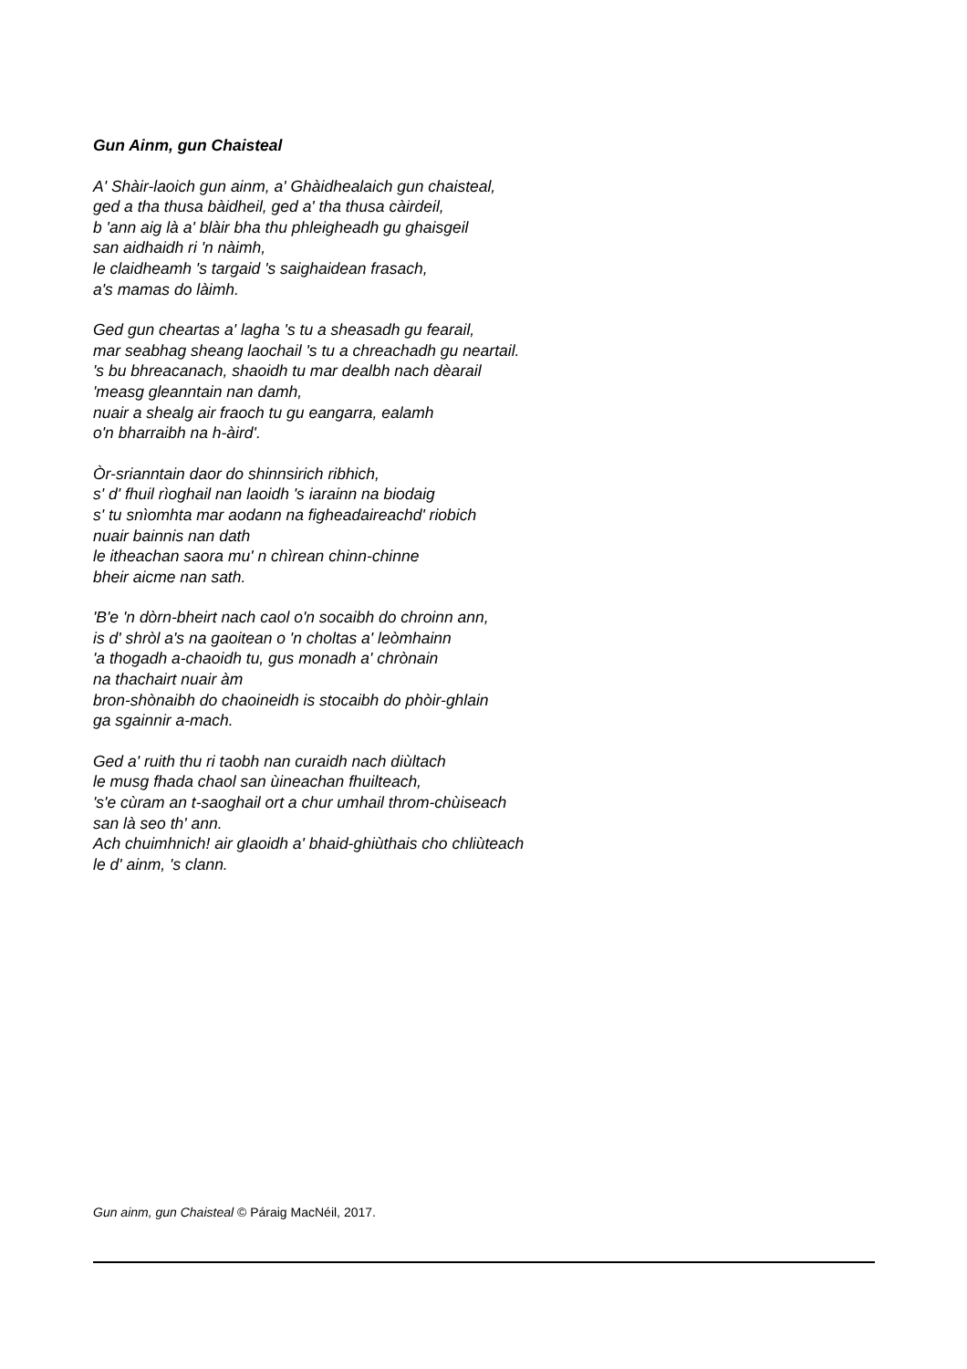Gun Ainm, gun Chaisteal
A' Shàir-laoich gun ainm, a' Ghàidhealaich gun chaisteal,
ged a tha thusa bàidheil, ged a' tha thusa càirdeil,
b 'ann aig là a' blàir bha thu phleigheadh gu ghaisgeil
san aidhaidh ri 'n nàimh,
le claidheamh 's targaid 's saighaidean frasach,
a's mamas do làimh.
Ged gun cheartas a' lagha 's tu a sheasadh gu fearail,
mar seabhag sheang laochail 's tu a chreachadh gu neartail.
's bu bhreacanach, shaoidh tu mar dealbh nach dèarail
'measg gleanntain nan damh,
nuair a shealg air fraoch tu gu eangarra, ealamh
o'n bharraibh na h-àird'.
Òr-srianntain daor do shinnsirich ribhich,
s' d' fhuil rìoghail nan laoidh 's iarainn na biodaig
s' tu snìomhta mar aodann na figheadaireachd' riobich
nuair bainnis nan dath
le itheachan saora mu' n chìrean chinn-chinne
bheir aicme nan sath.
'B'e 'n dòrn-bheirt nach caol o'n socaibh do chroinn ann,
is d' shròl a's na gaoitean o 'n choltas a' leòmhainn
'a thogadh a-chaoidh tu, gus monadh a' chrònain
na thachairt nuair àm
bron-shònaibh do chaoineidh is stocaibh do phòir-ghlain
ga sgainnir a-mach.
Ged a' ruith thu ri taobh nan curaidh nach diùltach
le musg fhada chaol san ùineachan fhuilteach,
's'e cùram an t-saoghail ort a chur umhail throm-chùiseach
san là seo th' ann.
Ach chuimhnich! air glaoidh a' bhaid-ghiùthais cho chliùteach
le d' ainm, 's clann.
Gun ainm, gun Chaisteal © Páraig MacNéil, 2017.